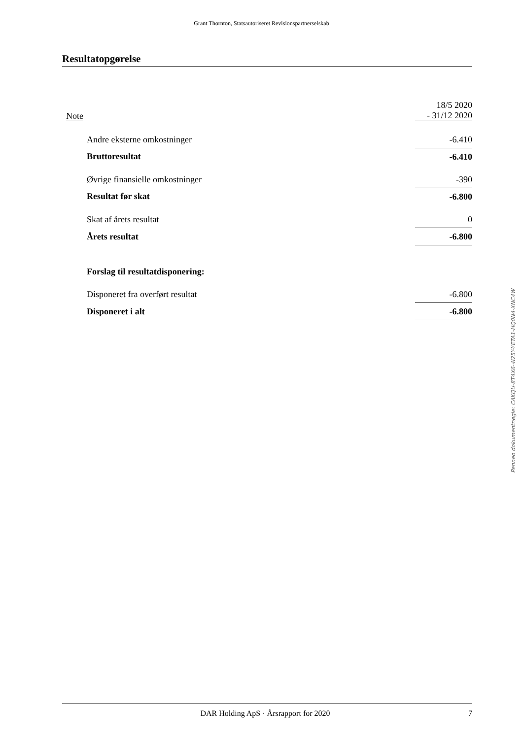Grant Thornton, Statsautoriseret Revisionspartnerselskab
Resultatopgørelse
| Note | | 18/5 2020 - 31/12 2020 |
| | Andre eksterne omkostninger | -6.410 |
| | Bruttoresultat | -6.410 |
| | Øvrige finansielle omkostninger | -390 |
| | Resultat før skat | -6.800 |
| | Skat af årets resultat | 0 |
| | Årets resultat | -6.800 |
| | Forslag til resultatdisponering: | |
| | Disponeret fra overført resultat | -6.800 |
| | Disponeret i alt | -6.800 |
Penneo dokumentnøgle: CAKQU-8T4X6-4I25Y-YETA1-HQ0N4-XNC4W
DAR Holding ApS · Årsrapport for 2020 7